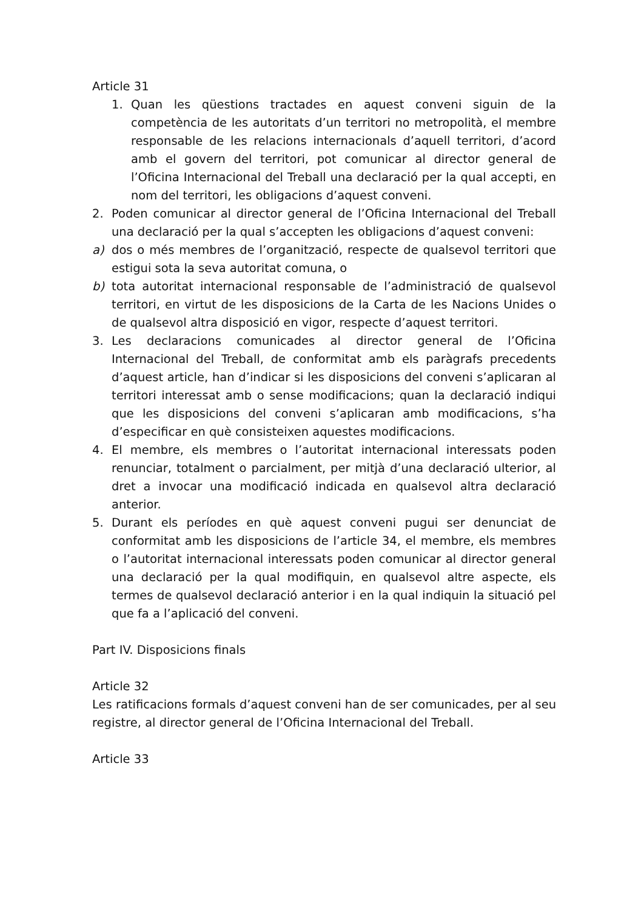Article 31
1. Quan les qüestions tractades en aquest conveni siguin de la competència de les autoritats d’un territori no metropolità, el membre responsable de les relacions internacionals d’aquell territori, d’acord amb el govern del territori, pot comunicar al director general de l’Oficina Internacional del Treball una declaració per la qual accepti, en nom del territori, les obligacions d’aquest conveni.
2. Poden comunicar al director general de l’Oficina Internacional del Treball una declaració per la qual s’accepten les obligacions d’aquest conveni:
a) dos o més membres de l’organització, respecte de qualsevol territori que estigui sota la seva autoritat comuna, o
b) tota autoritat internacional responsable de l’administració de qualsevol territori, en virtut de les disposicions de la Carta de les Nacions Unides o de qualsevol altra disposició en vigor, respecte d’aquest territori.
3. Les declaracions comunicades al director general de l’Oficina Internacional del Treball, de conformitat amb els paràgrafs precedents d’aquest article, han d’indicar si les disposicions del conveni s’aplicaran al territori interessat amb o sense modificacions; quan la declaració indiqui que les disposicions del conveni s’aplicaran amb modificacions, s’ha d’especificar en què consisteixen aquestes modificacions.
4. El membre, els membres o l’autoritat internacional interessats poden renunciar, totalment o parcialment, per mitjà d’una declaració ulterior, al dret a invocar una modificació indicada en qualsevol altra declaració anterior.
5. Durant els períodes en què aquest conveni pugui ser denunciat de conformitat amb les disposicions de l’article 34, el membre, els membres o l’autoritat internacional interessats poden comunicar al director general una declaració per la qual modifiquin, en qualsevol altre aspecte, els termes de qualsevol declaració anterior i en la qual indiquin la situació pel que fa a l’aplicació del conveni.
Part IV. Disposicions finals
Article 32
Les ratificacions formals d’aquest conveni han de ser comunicades, per al seu registre, al director general de l’Oficina Internacional del Treball.
Article 33